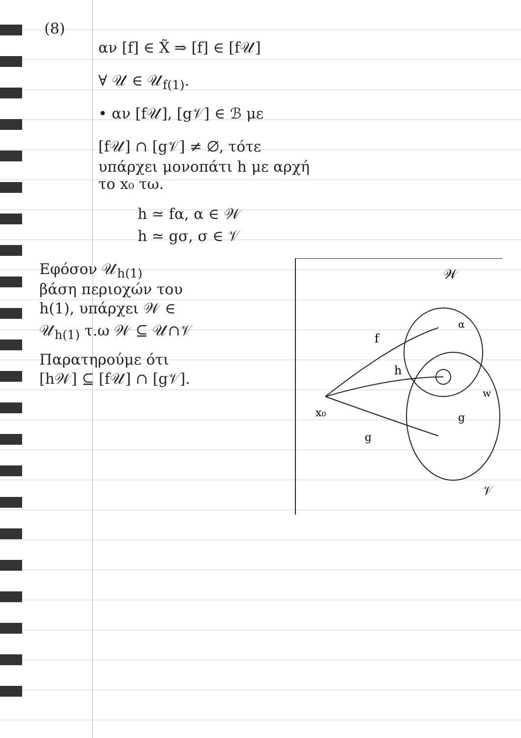(8)
αν [f] ∈ X̃ ⇒ [f] ∈ [f𝒰]
∀ 𝒰 ∈ 𝒰<sub>f(1)</sub>.
• αν [f𝒰], [g𝒱] ∈ ℬ με
[f𝒰] ∩ [g𝒱] ≠ ∅, τότε
υπάρχει μονοπάτι h με αρχή
το x₀ τω.
h ≃ fα, α ∈ 𝒲
h ≃ gσ, σ ∈ 𝒱
Εφόσον 𝒰<sub>h(1)</sub>
βάση περιοχών του
h(1), υπάρχει 𝒲 ∈
𝒰<sub>h(1)</sub> τ.ω 𝒲 ⊆ 𝒰∩𝒱
Παρατηρούμε ότι
[h𝒲] ⊆ [f𝒰] ∩ [g𝒱].
𝒲
f
h
α
w
x₀
g
g
𝒱